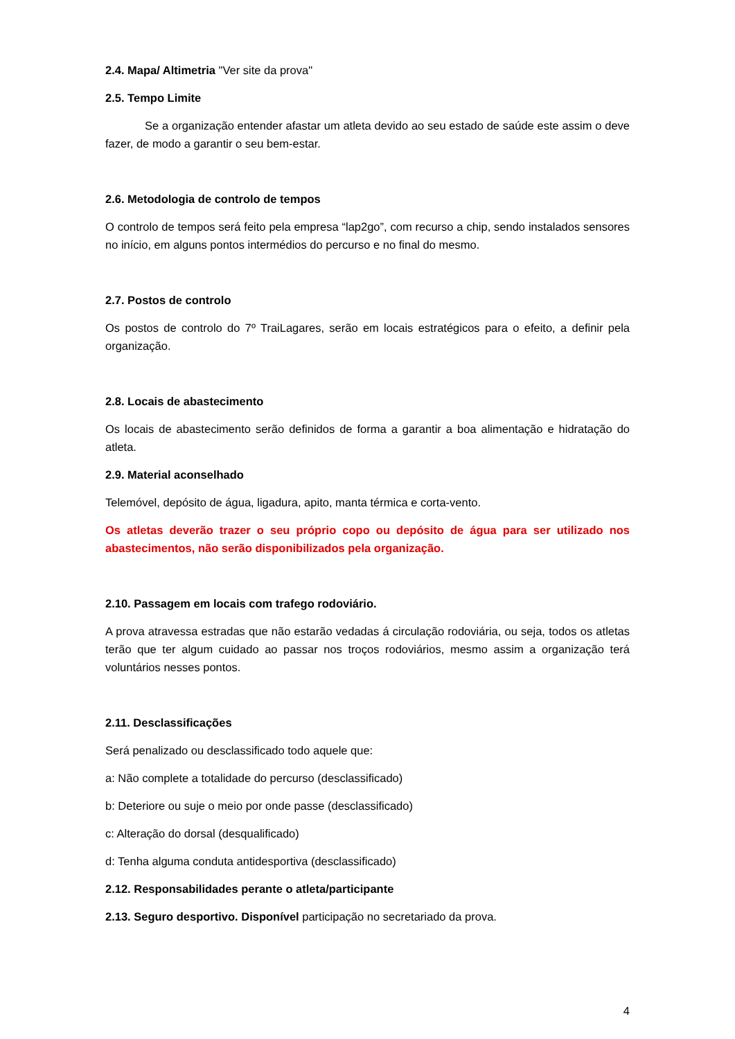2.4. Mapa/ Altimetria "Ver site da prova"
2.5. Tempo Limite
Se a organização entender afastar um atleta devido ao seu estado de saúde este assim o deve fazer, de modo a garantir o seu bem-estar.
2.6. Metodologia de controlo de tempos
O controlo de tempos será feito pela empresa “lap2go”, com recurso a chip, sendo instalados sensores no início, em alguns pontos intermédios do percurso e no final do mesmo.
2.7. Postos de controlo
Os postos de controlo do 7º TraiLagares, serão em locais estratégicos para o efeito, a definir pela organização.
2.8. Locais de abastecimento
Os locais de abastecimento serão definidos de forma a garantir a boa alimentação e hidratação do atleta.
2.9. Material aconselhado
Telemóvel, depósito de água, ligadura, apito, manta térmica e corta-vento.
Os atletas deverão trazer o seu próprio copo ou depósito de água para ser utilizado nos abastecimentos, não serão disponibilizados pela organização.
2.10. Passagem em locais com trafego rodoviário.
A prova atravessa estradas que não estarão vedadas á circulação rodoviária, ou seja, todos os atletas terão que ter algum cuidado ao passar nos troços rodoviários, mesmo assim a organização terá voluntários nesses pontos.
2.11. Desclassificações
Será penalizado ou desclassificado todo aquele que:
a: Não complete a totalidade do percurso (desclassificado)
b: Deteriore ou suje o meio por onde passe (desclassificado)
c: Alteração do dorsal (desqualificado)
d: Tenha alguma conduta antidesportiva (desclassificado)
2.12. Responsabilidades perante o atleta/participante
2.13. Seguro desportivo. Disponível participação no secretariado da prova.
4